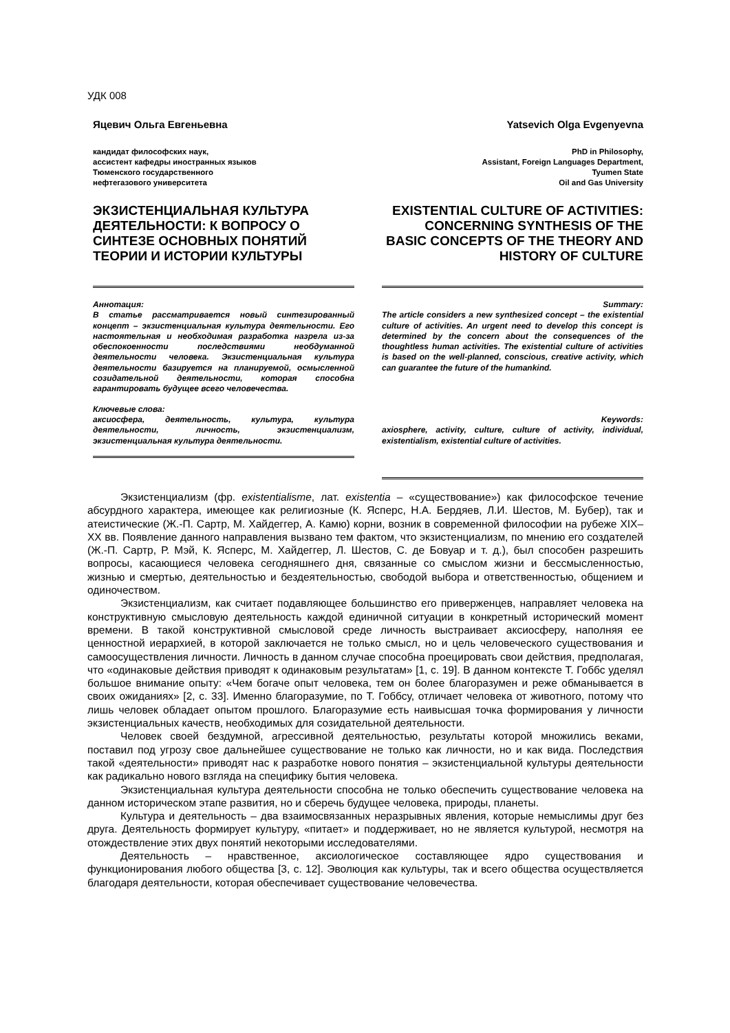УДК 008
Яцевич Ольга Евгеньевна
кандидат философских наук,
ассистент кафедры иностранных языков
Тюменского государственного
нефтегазового университета
ЭКЗИСТЕНЦИАЛЬНАЯ КУЛЬТУРА ДЕЯТЕЛЬНОСТИ: К ВОПРОСУ О СИНТЕЗЕ ОСНОВНЫХ ПОНЯТИЙ ТЕОРИИ И ИСТОРИИ КУЛЬТУРЫ
Аннотация:
В статье рассматривается новый синтезированный концепт – экзистенциальная культура деятельности. Его настоятельная и необходимая разработка назрела из-за обеспокоенности последствиями необдуманной деятельности человека. Экзистенциальная культура деятельности базируется на планируемой, осмысленной созидательной деятельности, которая способна гарантировать будущее всего человечества.
Ключевые слова:
аксиосфера, деятельность, культура, культура деятельности, личность, экзистенциализм, экзистенциальная культура деятельности.
Yatsevich Olga Evgenyevna
PhD in Philosophy,
Assistant, Foreign Languages Department,
Tyumen State
Oil and Gas University
EXISTENTIAL CULTURE OF ACTIVITIES: CONCERNING SYNTHESIS OF THE BASIC CONCEPTS OF THE THEORY AND HISTORY OF CULTURE
Summary:
The article considers a new synthesized concept – the existential culture of activities. An urgent need to develop this concept is determined by the concern about the consequences of the thoughtless human activities. The existential culture of activities is based on the well-planned, conscious, creative activity, which can guarantee the future of the humankind.
Keywords:
axiosphere, activity, culture, culture of activity, individual, existentialism, existential culture of activities.
Экзистенциализм (фр. existentialisme, лат. existentia – «существование») как философское течение абсурдного характера, имеющее как религиозные (К. Ясперс, Н.А. Бердяев, Л.И. Шестов, М. Бубер), так и атеистические (Ж.-П. Сартр, М. Хайдеггер, А. Камю) корни, возник в современной философии на рубеже XIX–XX вв. Появление данного направления вызвано тем фактом, что экзистенциализм, по мнению его создателей (Ж.-П. Сартр, Р. Мэй, К. Ясперс, М. Хайдеггер, Л. Шестов, С. де Бовуар и т. д.), был способен разрешить вопросы, касающиеся человека сегодняшнего дня, связанные со смыслом жизни и бессмысленностью, жизнью и смертью, деятельностью и бездеятельностью, свободой выбора и ответственностью, общением и одиночеством.
Экзистенциализм, как считает подавляющее большинство его приверженцев, направляет человека на конструктивную смысловую деятельность каждой единичной ситуации в конкретный исторический момент времени. В такой конструктивной смысловой среде личность выстраивает аксиосферу, наполняя ее ценностной иерархией, в которой заключается не только смысл, но и цель человеческого существования и самоосуществления личности. Личность в данном случае способна проецировать свои действия, предполагая, что «одинаковые действия приводят к одинаковым результатам» [1, с. 19]. В данном контексте Т. Гоббс уделял большое внимание опыту: «Чем богаче опыт человека, тем он более благоразумен и реже обманывается в своих ожиданиях» [2, с. 33]. Именно благоразумие, по Т. Гоббсу, отличает человека от животного, потому что лишь человек обладает опытом прошлого. Благоразумие есть наивысшая точка формирования у личности экзистенциальных качеств, необходимых для созидательной деятельности.
Человек своей бездумной, агрессивной деятельностью, результаты которой множились веками, поставил под угрозу свое дальнейшее существование не только как личности, но и как вида. Последствия такой «деятельности» приводят нас к разработке нового понятия – экзистенциальной культуры деятельности как радикально нового взгляда на специфику бытия человека.
Экзистенциальная культура деятельности способна не только обеспечить существование человека на данном историческом этапе развития, но и сберечь будущее человека, природы, планеты.
Культура и деятельность – два взаимосвязанных неразрывных явления, которые немыслимы друг без друга. Деятельность формирует культуру, «питает» и поддерживает, но не является культурой, несмотря на отождествление этих двух понятий некоторыми исследователями.
Деятельность – нравственное, аксиологическое составляющее ядро существования и функционирования любого общества [3, с. 12]. Эволюция как культуры, так и всего общества осуществляется благодаря деятельности, которая обеспечивает существование человечества.